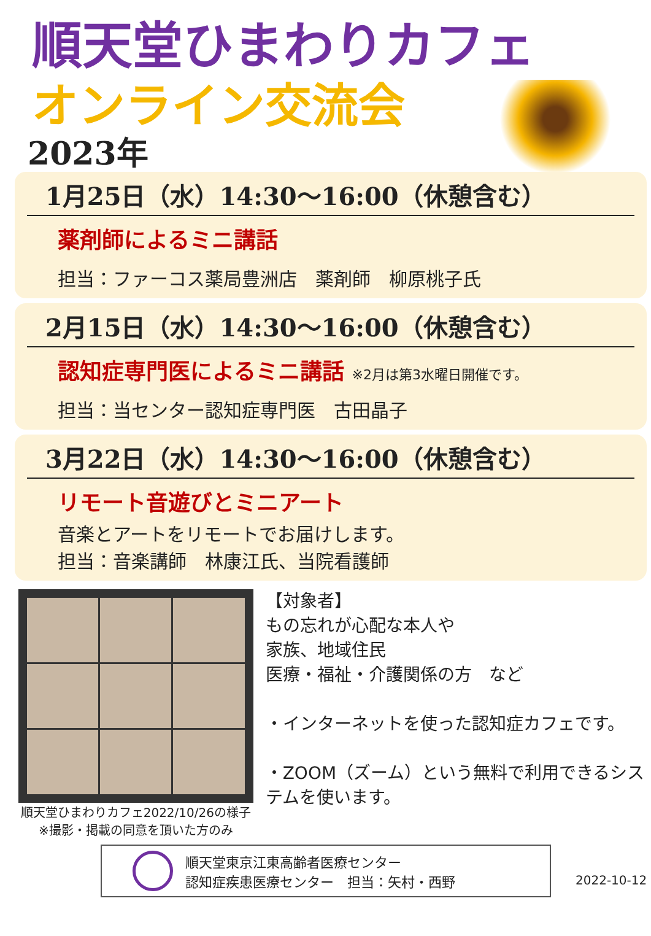順天堂ひまわりカフェ
オンライン交流会
2023年
1月25日（水）14:30～16:00（休憩含む）
薬剤師によるミニ講話
担当：ファーコス薬局豊洲店　薬剤師　柳原桃子氏
2月15日（水）14:30～16:00（休憩含む）
認知症専門医によるミニ講話 ※2月は第3水曜日開催です。
担当：当センター認知症専門医　古田晶子
3月22日（水）14:30～16:00（休憩含む）
リモート音遊びとミニアート
音楽とアートをリモートでお届けします。
担当：音楽講師　林康江氏、当院看護師
順天堂ひまわりカフェ2022/10/26の様子
※撮影・掲載の同意を頂いた方のみ
【対象者】
もの忘れが心配な本人や
家族、地域住民
医療・福祉・介護関係の方　など
・インターネットを使った認知症カフェです。
・ZOOM（ズーム）という無料で利用できるシステムを使います。
順天堂東京江東高齢者医療センター
認知症疾患医療センター　担当：矢村・西野
2022-10-12